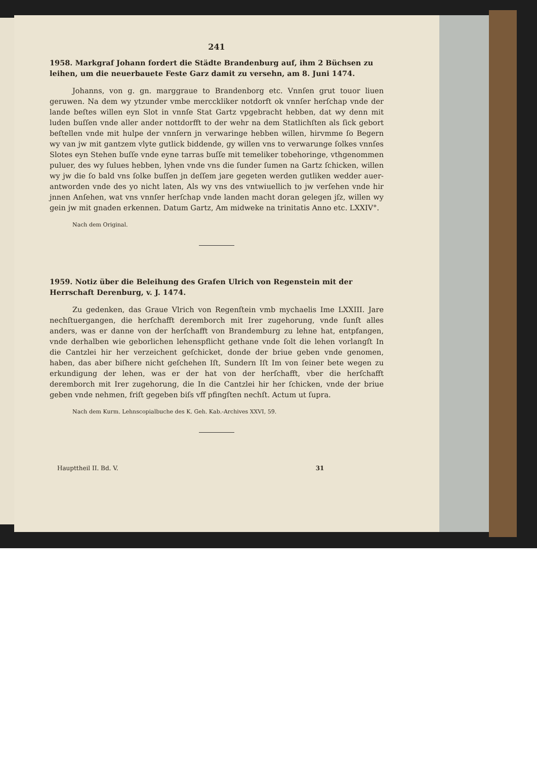241
1958. Markgraf Johann fordert die Städte Brandenburg auf, ihm 2 Büchsen zu leihen, um die neuerbauete Feste Garz damit zu versehn, am 8. Juni 1474.
Johanns, von g. gn. marggraue to Brandenborg etc. Vnnſen grut touor liuen geruwen. Na dem wy ytzunder vmbe mercckliker notdorft ok vnnſer herſchap vnde der lande beſtes willen eyn Slot in vnnſe Stat Gartz vpgebracht hebben, dat wy denn mit luden buſſen vnde aller ander nottdorfft to der wehr na dem Statlichſten als ſick gebort beſtellen vnde mit hulpe der vnnſern jn verwaringe hebben willen, hirvmme ſo Begern wy van jw mit gantzem vlyte gutlick biddende, gy willen vns to verwarunge ſolkes vnnſes Slotes eyn Stehen buſſe vnde eyne tarras buſſe mit temeliker tobehoringe, vthgenommen puluer, des wy ſulues hebben, lyhen vnde vns die ſunder ſumen na Gartz ſchicken, willen wy jw die ſo bald vns ſolke buſſen jn deſſem jare gegeten werden gutliken wedder auer-antworden vnde des yo nicht laten, Als wy vns des vntwiuellich to jw verſehen vnde hir jnnen Anſehen, wat vns vnnſer herſchap vnde landen macht doran gelegen jſz, willen wy gein jw mit gnaden erkennen. Datum Gartz, Am midweke na trinitatis Anno etc. LXXIV°.
Nach dem Original.
1959. Notiz über die Beleihung des Grafen Ulrich von Regenstein mit der Herrschaft Derenburg, v. J. 1474.
Zu gedenken, das Graue Vlrich von Regenſtein vmb mychaelis Ime LXXIII. Jare nechſtuergangen, die herſchafft deremborch mit Irer zugehorung, vnde ſunſt alles anders, was er danne von der herſchafft von Brandemburg zu lehne hat, entpfangen, vnde derhalben wie geborlichen lehenspflicht gethane vnde ſolt die lehen vorlangſt In die Cantzlei hir her verzeichent geſchicket, donde der briue geben vnde genomen, haben, das aber biſhere nicht geſchehen Iſt, Sundern Iſt Im von ſeiner bete wegen zu erkundigung der lehen, was er der hat von der herſchafft, vber die herſchafft deremborch mit Irer zugehorung, die In die Cantzlei hir her ſchicken, vnde der briue geben vnde nehmen, friſt gegeben biſs vff pfingſten nechſt. Actum ut ſupra.
Nach dem Kurm. Lehnscopialbuche des K. Geh. Kab.-Archives XXVI, 59.
Haupttheil II. Bd. V. 31